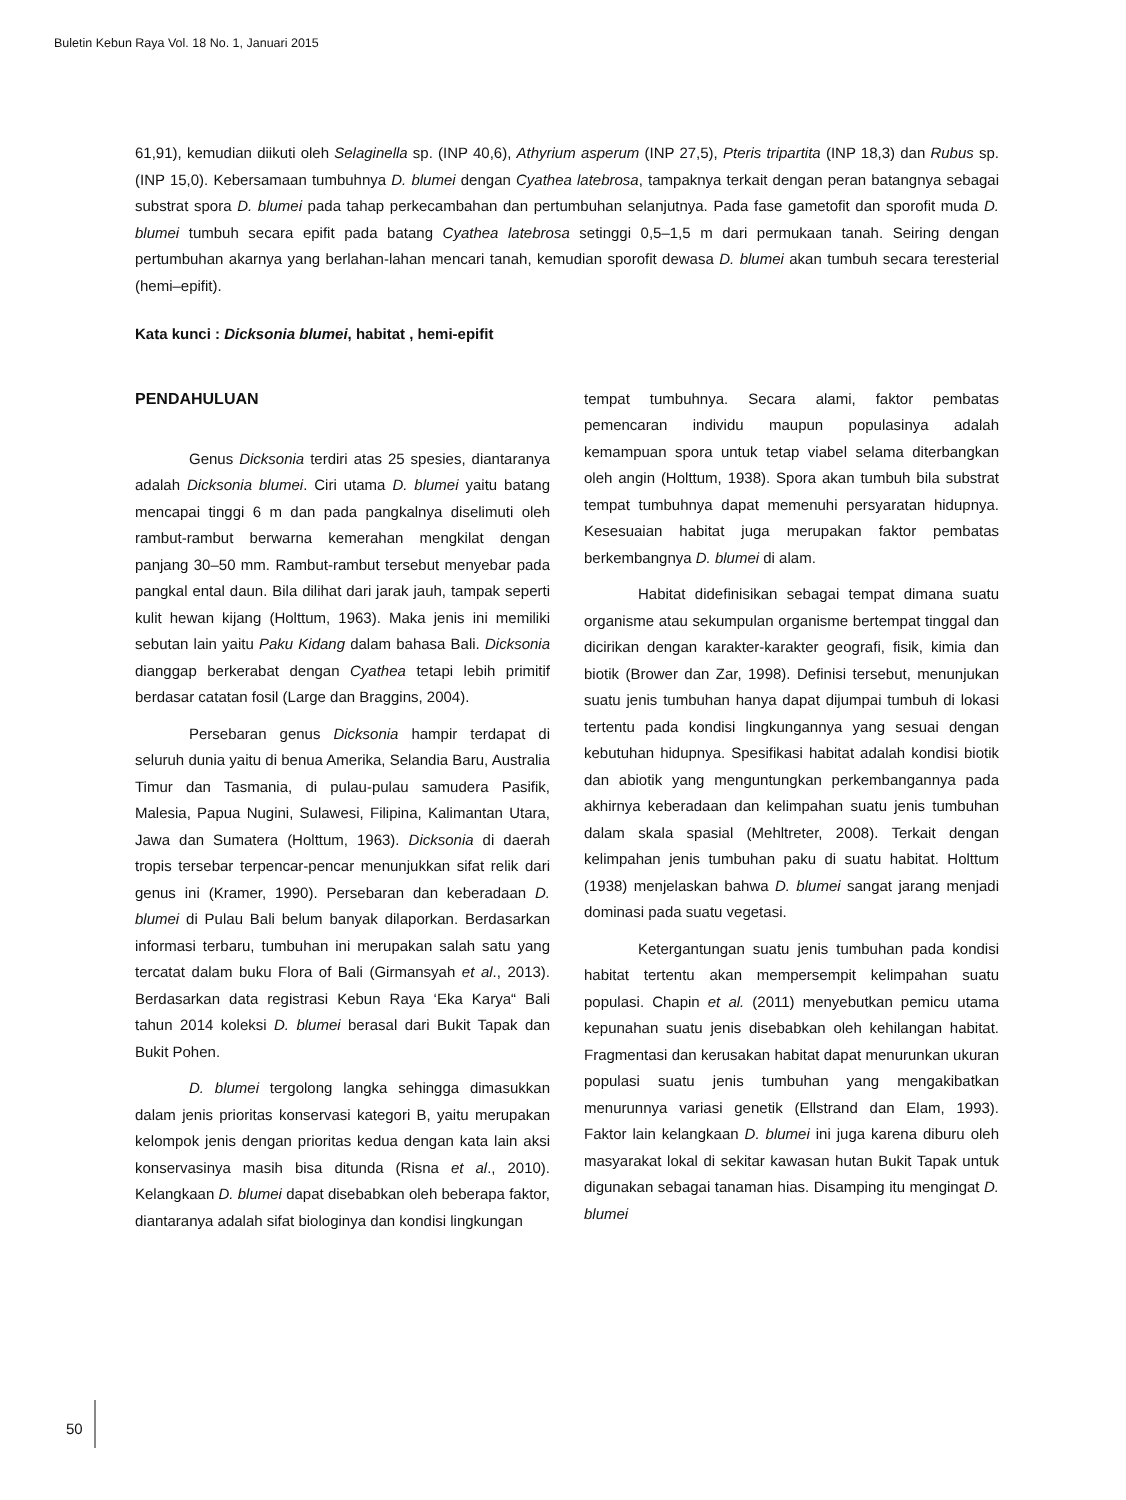Buletin Kebun Raya Vol. 18 No. 1, Januari 2015
61,91), kemudian diikuti oleh Selaginella sp. (INP 40,6), Athyrium asperum (INP 27,5), Pteris tripartita (INP 18,3) dan Rubus sp. (INP 15,0). Kebersamaan tumbuhnya D. blumei dengan Cyathea latebrosa, tampaknya terkait dengan peran batangnya sebagai substrat spora D. blumei pada tahap perkecambahan dan pertumbuhan selanjutnya. Pada fase gametofit dan sporofit muda D. blumei tumbuh secara epifit pada batang Cyathea latebrosa setinggi 0,5–1,5 m dari permukaan tanah. Seiring dengan pertumbuhan akarnya yang berlahan-lahan mencari tanah, kemudian sporofit dewasa D. blumei akan tumbuh secara teresterial (hemi–epifit).
Kata kunci : Dicksonia blumei, habitat , hemi-epifit
PENDAHULUAN
Genus Dicksonia terdiri atas 25 spesies, diantaranya adalah Dicksonia blumei. Ciri utama D. blumei yaitu batang mencapai tinggi 6 m dan pada pangkalnya diselimuti oleh rambut-rambut berwarna kemerahan mengkilat dengan panjang 30–50 mm. Rambut-rambut tersebut menyebar pada pangkal ental daun. Bila dilihat dari jarak jauh, tampak seperti kulit hewan kijang (Holttum, 1963). Maka jenis ini memiliki sebutan lain yaitu Paku Kidang dalam bahasa Bali. Dicksonia dianggap berkerabat dengan Cyathea tetapi lebih primitif berdasar catatan fosil (Large dan Braggins, 2004).
Persebaran genus Dicksonia hampir terdapat di seluruh dunia yaitu di benua Amerika, Selandia Baru, Australia Timur dan Tasmania, di pulau-pulau samudera Pasifik, Malesia, Papua Nugini, Sulawesi, Filipina, Kalimantan Utara, Jawa dan Sumatera (Holttum, 1963). Dicksonia di daerah tropis tersebar terpencar-pencar menunjukkan sifat relik dari genus ini (Kramer, 1990). Persebaran dan keberadaan D. blumei di Pulau Bali belum banyak dilaporkan. Berdasarkan informasi terbaru, tumbuhan ini merupakan salah satu yang tercatat dalam buku Flora of Bali (Girmansyah et al., 2013). Berdasarkan data registrasi Kebun Raya ‘Eka Karya“ Bali tahun 2014 koleksi D. blumei berasal dari Bukit Tapak dan Bukit Pohen.
D. blumei tergolong langka sehingga dimasukkan dalam jenis prioritas konservasi kategori B, yaitu merupakan kelompok jenis dengan prioritas kedua dengan kata lain aksi konservasinya masih bisa ditunda (Risna et al., 2010). Kelangkaan D. blumei dapat disebabkan oleh beberapa faktor, diantaranya adalah sifat biologinya dan kondisi lingkungan
tempat tumbuhnya. Secara alami, faktor pembatas pemencaran individu maupun populasinya adalah kemampuan spora untuk tetap viabel selama diterbangkan oleh angin (Holttum, 1938). Spora akan tumbuh bila substrat tempat tumbuhnya dapat memenuhi persyaratan hidupnya. Kesesuaian habitat juga merupakan faktor pembatas berkembangnya D. blumei di alam.
Habitat didefinisikan sebagai tempat dimana suatu organisme atau sekumpulan organisme bertempat tinggal dan dicirikan dengan karakter-karakter geografi, fisik, kimia dan biotik (Brower dan Zar, 1998). Definisi tersebut, menunjukan suatu jenis tumbuhan hanya dapat dijumpai tumbuh di lokasi tertentu pada kondisi lingkungannya yang sesuai dengan kebutuhan hidupnya. Spesifikasi habitat adalah kondisi biotik dan abiotik yang menguntungkan perkembangannya pada akhirnya keberadaan dan kelimpahan suatu jenis tumbuhan dalam skala spasial (Mehltreter, 2008). Terkait dengan kelimpahan jenis tumbuhan paku di suatu habitat. Holttum (1938) menjelaskan bahwa D. blumei sangat jarang menjadi dominasi pada suatu vegetasi.
Ketergantungan suatu jenis tumbuhan pada kondisi habitat tertentu akan mempersempit kelimpahan suatu populasi. Chapin et al. (2011) menyebutkan pemicu utama kepunahan suatu jenis disebabkan oleh kehilangan habitat. Fragmentasi dan kerusakan habitat dapat menurunkan ukuran populasi suatu jenis tumbuhan yang mengakibatkan menurunnya variasi genetik (Ellstrand dan Elam, 1993). Faktor lain kelangkaan D. blumei ini juga karena diburu oleh masyarakat lokal di sekitar kawasan hutan Bukit Tapak untuk digunakan sebagai tanaman hias. Disamping itu mengingat D. blumei
50